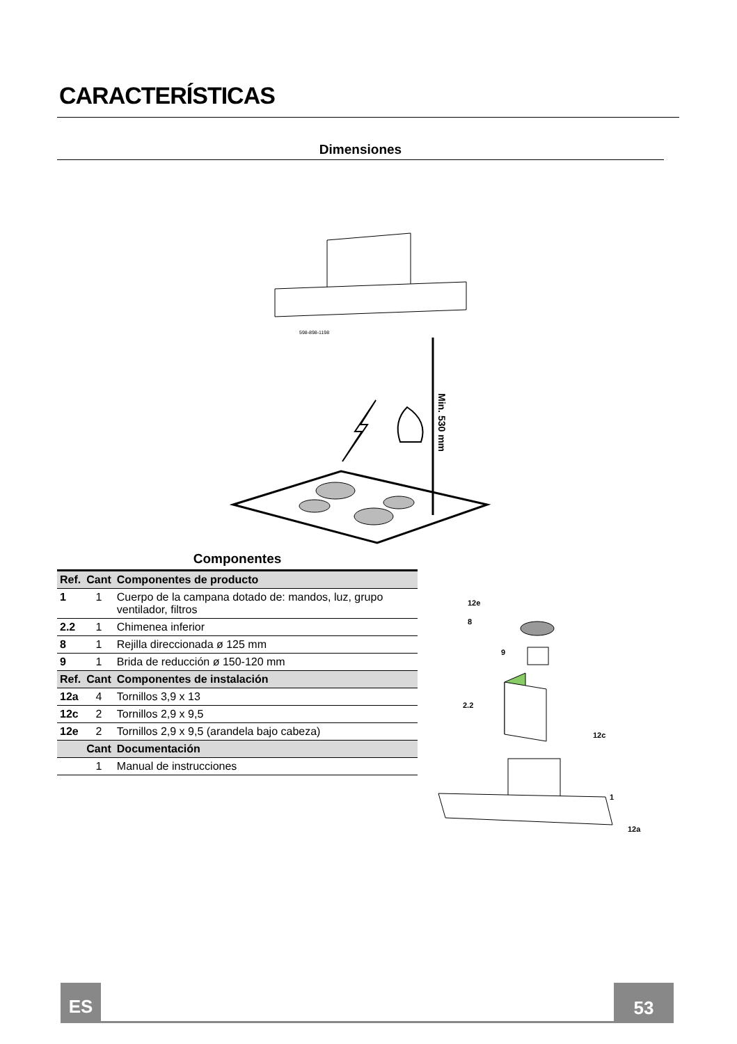CARACTERÍSTICAS
Dimensiones
Min. 530 mm
598-898-1198
Componentes
| Ref. | Cant | Componentes de producto |
| --- | --- | --- |
| 1 | 1 | Cuerpo de la campana dotado de: mandos, luz, grupo ventilador, filtros |
| 2.2 | 1 | Chimenea inferior |
| 8 | 1 | Rejilla direccionada ø 125 mm |
| 9 | 1 | Brida de reducción ø 150-120 mm |
| Ref. | Cant | Componentes de instalación |
| 12a | 4 | Tornillos 3,9 x 13 |
| 12c | 2 | Tornillos 2,9 x 9,5 |
| 12e | 2 | Tornillos 2,9 x 9,5 (arandela bajo cabeza) |
| | Cant | Documentación |
| | 1 | Manual de instrucciones |
12e
8
9
2.2
12c
1
12a
ES 53